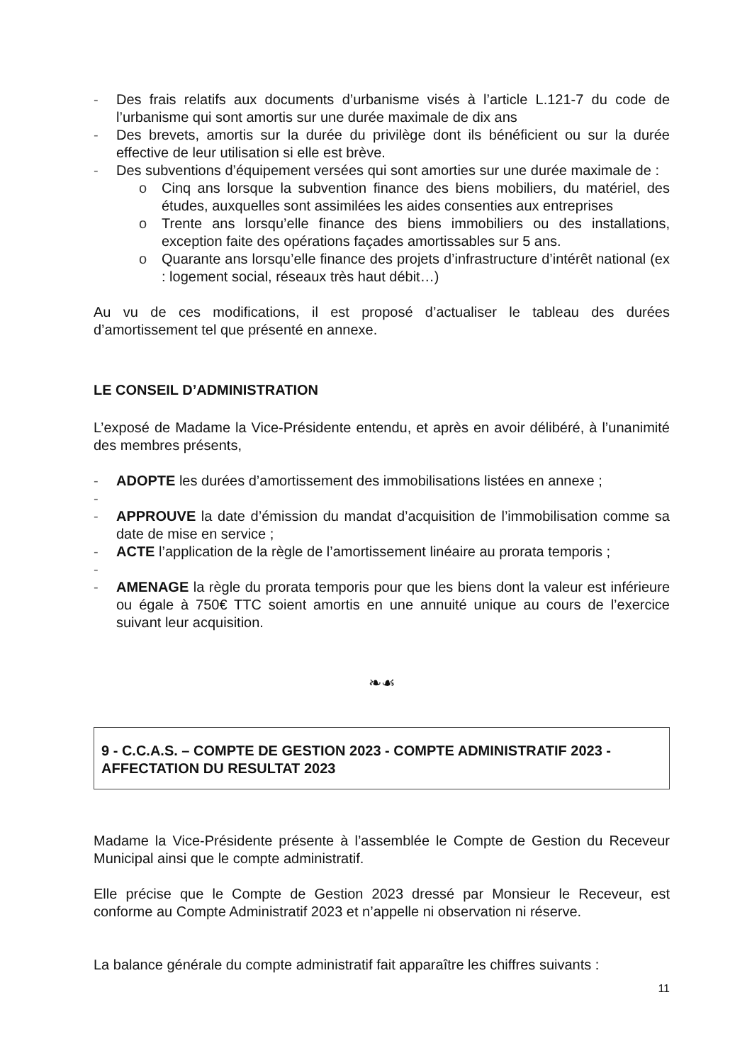- Des frais relatifs aux documents d’urbanisme visés à l’article L.121-7 du code de l’urbanisme qui sont amortis sur une durée maximale de dix ans
- Des brevets, amortis sur la durée du privilège dont ils bénéficient ou sur la durée effective de leur utilisation si elle est brève.
- Des subventions d’équipement versées qui sont amorties sur une durée maximale de :
o Cinq ans lorsque la subvention finance des biens mobiliers, du matériel, des études, auxquelles sont assimilées les aides consenties aux entreprises
o Trente ans lorsqu’elle finance des biens immobiliers ou des installations, exception faite des opérations façades amortissables sur 5 ans.
o Quarante ans lorsqu’elle finance des projets d’infrastructure d’intérêt national (ex : logement social, réseaux très haut débit…)
Au vu de ces modifications, il est proposé d’actualiser le tableau des durées d’amortissement tel que présenté en annexe.
LE CONSEIL D’ADMINISTRATION
L’exposé de Madame la Vice-Présidente entendu, et après en avoir délibéré, à l’unanimité des membres présents,
- ADOPTE les durées d’amortissement des immobilisations listées en annexe ;
-
- APPROUVE la date d’émission du mandat d’acquisition de l’immobilisation comme sa date de mise en service ;
- ACTE l’application de la règle de l’amortissement linéaire au prorata temporis ;
-
- AMENAGE la règle du prorata temporis pour que les biens dont la valeur est inférieure ou égale à 750€ TTC soient amortis en une annuité unique au cours de l’exercice suivant leur acquisition.
❧☙
9 - C.C.A.S. – COMPTE DE GESTION 2023 - COMPTE ADMINISTRATIF 2023 - AFFECTATION DU RESULTAT 2023
Madame la Vice-Présidente présente à l’assemblée le Compte de Gestion du Receveur Municipal ainsi que le compte administratif.
Elle précise que le Compte de Gestion 2023 dressé par Monsieur le Receveur, est conforme au Compte Administratif 2023 et n’appelle ni observation ni réserve.
La balance générale du compte administratif fait apparaître les chiffres suivants :
11